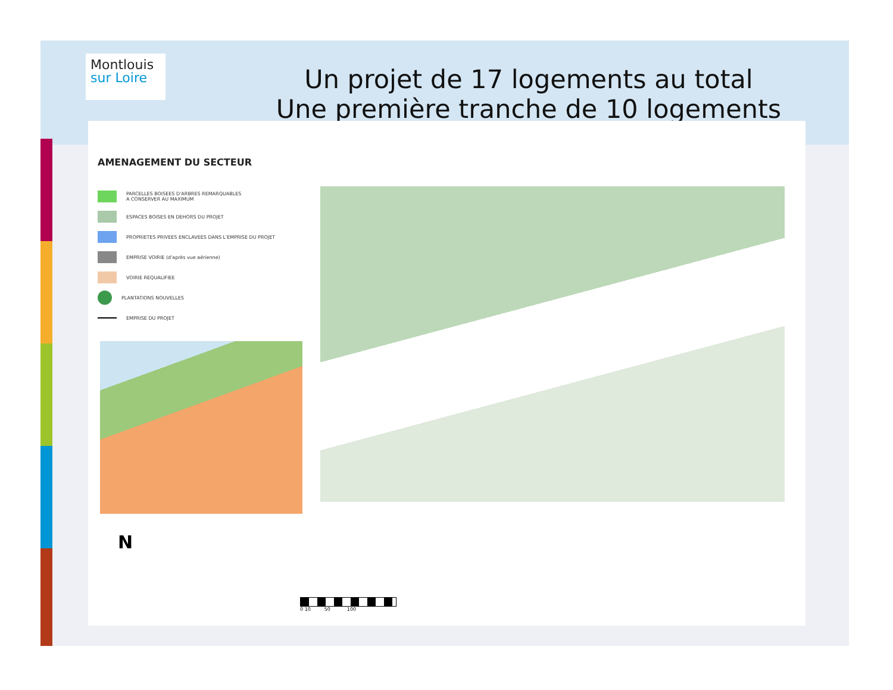Montlouis
sur Loire
Un projet de 17 logements au total
Une première tranche de 10 logements
AMENAGEMENT DU SECTEUR
PARCELLES BOISEES D'ARBRES REMARQUABLES
A CONSERVER AU MAXIMUM
ESPACES BOISES EN DEHORS DU PROJET
PROPRIETES PRIVEES ENCLAVEES DANS L'EMPRISE DU PROJET
EMPRISE VOIRIE (d'après vue aérienne)
VOIRIE REQUALIFIEE
PLANTATIONS NOUVELLES
EMPRISE DU PROJET
N
0 10 50 100